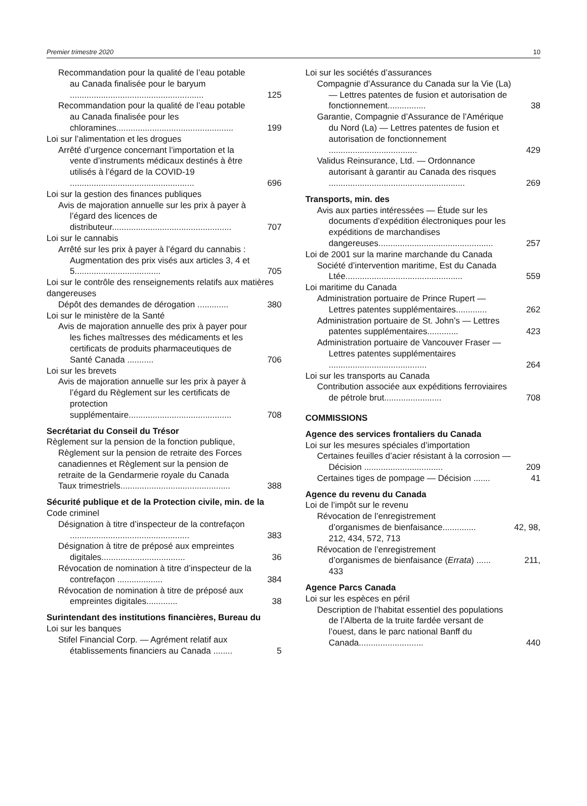Premier trimestre 2020 10
Recommandation pour la qualité de l’eau potable au Canada finalisée pour le baryum ........................................................ 125
Recommandation pour la qualité de l’eau potable au Canada finalisée pour les chloramines................................................. 199
Loi sur l’alimentation et les drogues
Arrêté d’urgence concernant l’importation et la vente d’instruments médicaux destinés à être utilisés à l’égard de la COVID-19 .................................................... 696
Loi sur la gestion des finances publiques
Avis de majoration annuelle sur les prix à payer à l’égard des licences de distributeur.................................................. 707
Loi sur le cannabis
Arrêté sur les prix à payer à l’égard du cannabis : Augmentation des prix visés aux articles 3, 4 et 5.................................... 705
Loi sur le contrôle des renseignements relatifs aux matières dangereuses
Dépôt des demandes de dérogation ............. 380
Loi sur le ministère de la Santé
Avis de majoration annuelle des prix à payer pour les fiches maîtresses des médicaments et les certificats de produits pharmaceutiques de Santé Canada ........... 706
Loi sur les brevets
Avis de majoration annuelle sur les prix à payer à l’égard du Règlement sur les certificats de protection supplémentaire........................................... 708
Secrétariat du Conseil du Trésor
Règlement sur la pension de la fonction publique, Règlement sur la pension de retraite des Forces canadiennes et Règlement sur la pension de retraite de la Gendarmerie royale du Canada
Taux trimestriels.............................................. 388
Sécurité publique et de la Protection civile, min. de la
Code criminel
Désignation à titre d’inspecteur de la contrefaçon .................................................. 383
Désignation à titre de préposé aux empreintes digitales................................... 36
Révocation de nomination à titre d’inspecteur de la contrefaçon ................... 384
Révocation de nomination à titre de préposé aux empreintes digitales............. 38
Surintendant des institutions financières, Bureau du
Loi sur les banques
Stifel Financial Corp. — Agrément relatif aux établissements financiers au Canada ........ 5
Loi sur les sociétés d’assurances
Compagnie d’Assurance du Canada sur la Vie (La) — Lettres patentes de fusion et autorisation de fonctionnement................ 38
Garantie, Compagnie d’Assurance de l’Amérique du Nord (La) — Lettres patentes de fusion et autorisation de fonctionnement ..................................... 429
Validus Reinsurance, Ltd. — Ordonnance autorisant à garantir au Canada des risques ......................................................... 269
Transports, min. des
Avis aux parties intéressées — Étude sur les documents d’expédition électroniques pour les expéditions de marchandises dangereuses................................................ 257
Loi de 2001 sur la marine marchande du Canada
Société d’intervention maritime, Est du Canada Ltée................................................. 559
Loi maritime du Canada
Administration portuaire de Prince Rupert — Lettres patentes supplémentaires............. 262
Administration portuaire de St. John’s — Lettres patentes supplémentaires............. 423
Administration portuaire de Vancouver Fraser — Lettres patentes supplémentaires ......................................... 264
Loi sur les transports au Canada
Contribution associée aux expéditions ferroviaires de pétrole brut........................ 708
COMMISSIONS
Agence des services frontaliers du Canada
Loi sur les mesures spéciales d’importation
Certaines feuilles d’acier résistant à la corrosion — Décision ................................. 209
Certaines tiges de pompage — Décision ....... 41
Agence du revenu du Canada
Loi de l’impôt sur le revenu
Révocation de l’enregistrement
d’organismes de bienfaisance.............. 42, 98,
212, 434, 572, 713
Révocation de l’enregistrement
d’organismes de bienfaisance (Errata) ...... 211,
433
Agence Parcs Canada
Loi sur les espèces en péril
Description de l’habitat essentiel des populations de l’Alberta de la truite fardée versant de l’ouest, dans le parc national Banff du Canada........................... 440